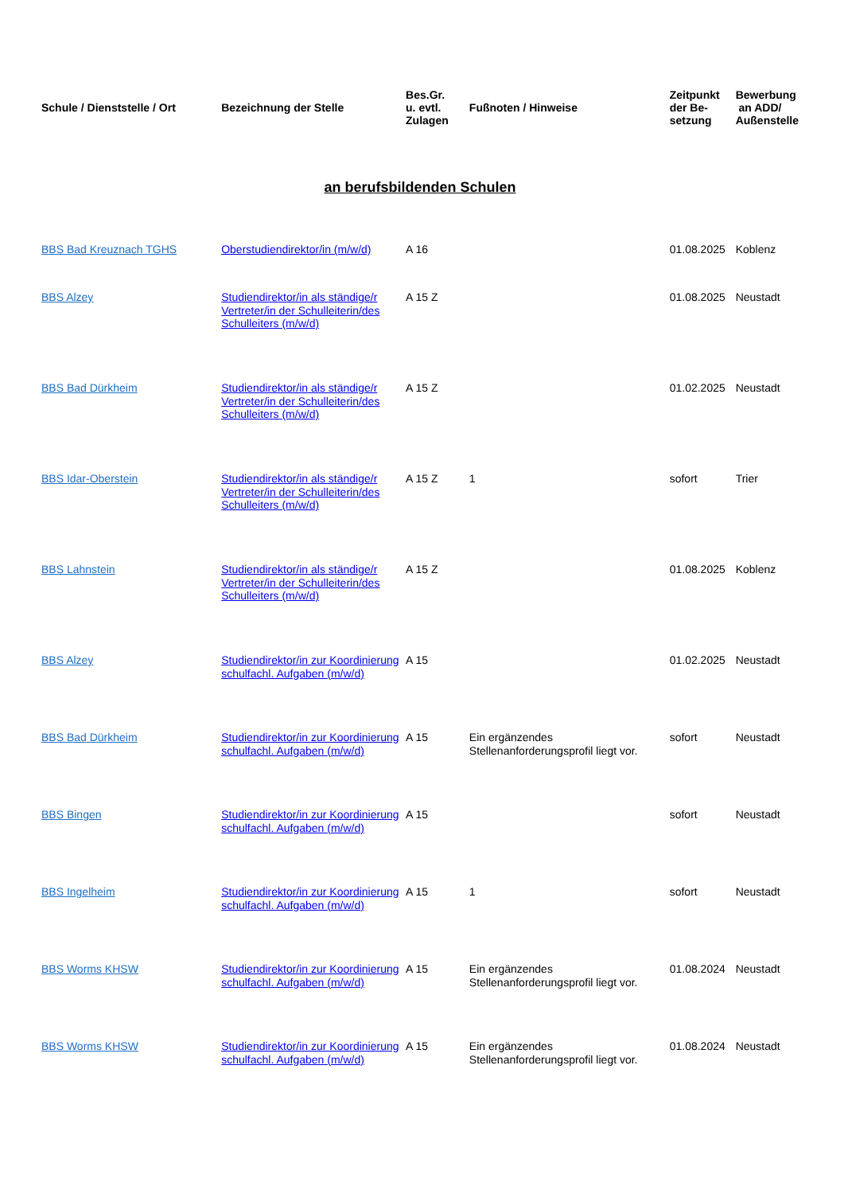| Schule / Dienststelle / Ort | Bezeichnung der Stelle | Bes.Gr. u. evtl. Zulagen | Fußnoten / Hinweise | Zeitpunkt der Be- setzung | Bewerbung an ADD/ Außenstelle |
| --- | --- | --- | --- | --- | --- |
| an berufsbildenden Schulen | | | | | |
| BBS Bad Kreuznach TGHS | Oberstudiendirektor/in (m/w/d) | A 16 | | 01.08.2025 | Koblenz |
| BBS Alzey | Studiendirektor/in als ständige/r Vertreter/in der Schulleiterin/des Schulleiters (m/w/d) | A 15 Z | | 01.08.2025 | Neustadt |
| BBS Bad Dürkheim | Studiendirektor/in als ständige/r Vertreter/in der Schulleiterin/des Schulleiters (m/w/d) | A 15 Z | | 01.02.2025 | Neustadt |
| BBS Idar-Oberstein | Studiendirektor/in als ständige/r Vertreter/in der Schulleiterin/des Schulleiters (m/w/d) | A 15 Z | 1 | sofort | Trier |
| BBS Lahnstein | Studiendirektor/in als ständige/r Vertreter/in der Schulleiterin/des Schulleiters (m/w/d) | A 15 Z | | 01.08.2025 | Koblenz |
| BBS Alzey | Studiendirektor/in zur Koordinierung schulfachl. Aufgaben (m/w/d) | A 15 | | 01.02.2025 | Neustadt |
| BBS Bad Dürkheim | Studiendirektor/in zur Koordinierung schulfachl. Aufgaben (m/w/d) | A 15 | Ein ergänzendes Stellenanforderungsprofil liegt vor. | sofort | Neustadt |
| BBS Bingen | Studiendirektor/in zur Koordinierung schulfachl. Aufgaben (m/w/d) | A 15 | | sofort | Neustadt |
| BBS Ingelheim | Studiendirektor/in zur Koordinierung schulfachl. Aufgaben (m/w/d) | A 15 | 1 | sofort | Neustadt |
| BBS Worms KHSW | Studiendirektor/in zur Koordinierung schulfachl. Aufgaben (m/w/d) | A 15 | Ein ergänzendes Stellenanforderungsprofil liegt vor. | 01.08.2024 | Neustadt |
| BBS Worms KHSW | Studiendirektor/in zur Koordinierung schulfachl. Aufgaben (m/w/d) | A 15 | Ein ergänzendes Stellenanforderungsprofil liegt vor. | 01.08.2024 | Neustadt |